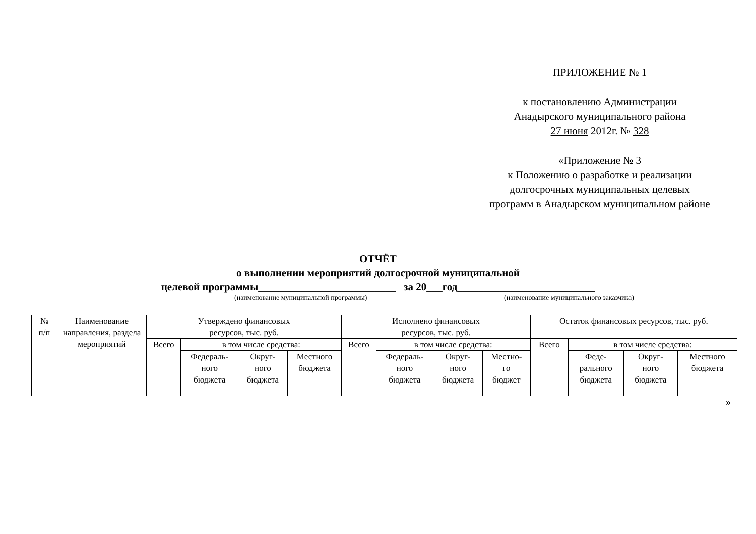ПРИЛОЖЕНИЕ № 1
к постановлению Администрации
Анадырского муниципального района
27 июня 2012г. № 328
«Приложение № 3
к Положению о разработке и реализации
долгосрочных муниципальных целевых
программ в Анадырском муниципальном районе
ОТЧЁТ
о выполнении мероприятий долгосрочной муниципальной
целевой программы__________________________ за 20___год__________________________
(наименование муниципальной программы) (наименование муниципального заказчика)
| № п/п | Наименование направления, раздела мероприятий | Утверждено финансовых ресурсов, тыс. руб. | | | | Исполнено финансовых ресурсов, тыс. руб. | | | | Остаток финансовых ресурсов, тыс. руб. | | | |
| --- | --- | --- | --- | --- | --- | --- | --- | --- | --- | --- | --- | --- | --- |
| | | Всего | в том числе средства: | | | Всего | в том числе средства: | | | Всего | в том числе средства: | | |
| | | | Федераль- ного бюджета | Округ- ного бюджета | Местного бюджета | | Федераль- ного бюджета | Округ- ного бюджета | Местно- го бюджет | | Феде- рального бюджета | Округ- ного бюджета | Местного бюджета |
»